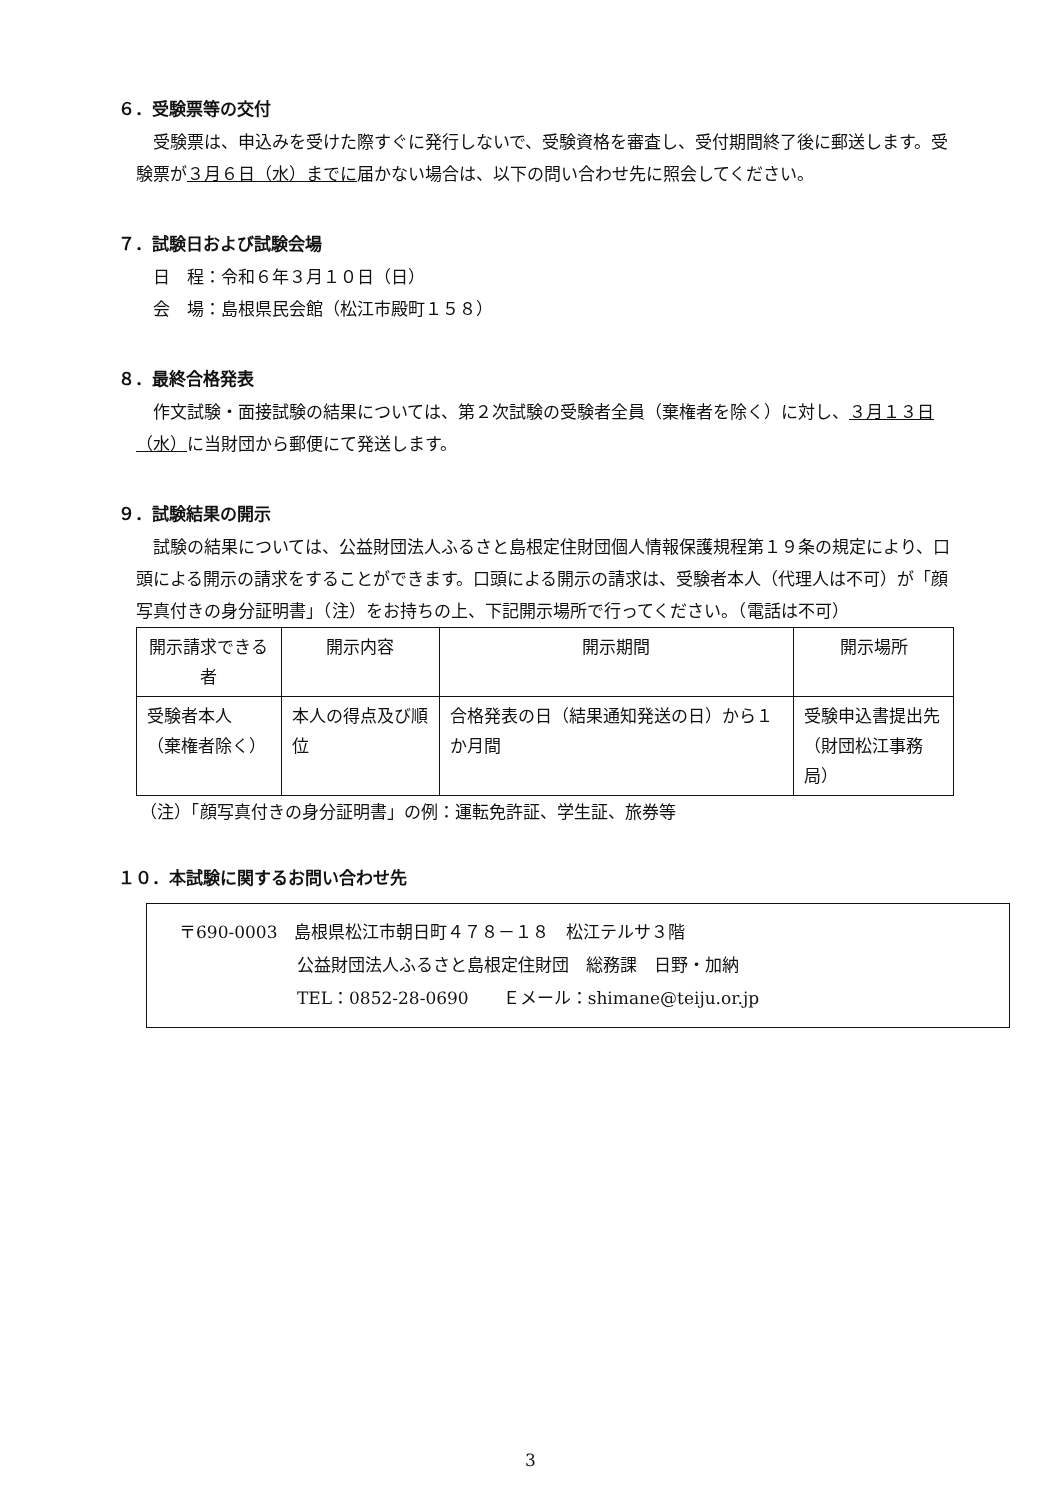６．受験票等の交付
受験票は、申込みを受けた際すぐに発行しないで、受験資格を審査し、受付期間終了後に郵送します。受験票が３月６日（水）までに届かない場合は、以下の問い合わせ先に照会してください。
７．試験日および試験会場
日　程：令和６年３月１０日（日）
会　場：島根県民会館（松江市殿町１５８）
８．最終合格発表
作文試験・面接試験の結果については、第２次試験の受験者全員（棄権者を除く）に対し、３月１３日（水）に当財団から郵便にて発送します。
９．試験結果の開示
試験の結果については、公益財団法人ふるさと島根定住財団個人情報保護規程第１９条の規定により、口頭による開示の請求をすることができます。口頭による開示の請求は、受験者本人（代理人は不可）が「顔写真付きの身分証明書」（注）をお持ちの上、下記開示場所で行ってください。（電話は不可）
| 開示請求できる者 | 開示内容 | 開示期間 | 開示場所 |
| --- | --- | --- | --- |
| 受験者本人 （棄権者除く） | 本人の得点及び順位 | 合格発表の日（結果通知発送の日）から１か月間 | 受験申込書提出先 （財団松江事務局） |
（注）「顔写真付きの身分証明書」の例：運転免許証、学生証、旅券等
１０．本試験に関するお問い合わせ先
〒690-0003　島根県松江市朝日町４７８－１８　松江テルサ３階
公益財団法人ふるさと島根定住財団　総務課　日野・加納
TEL：0852-28-0690　　Ｅメール：shimane@teiju.or.jp
3